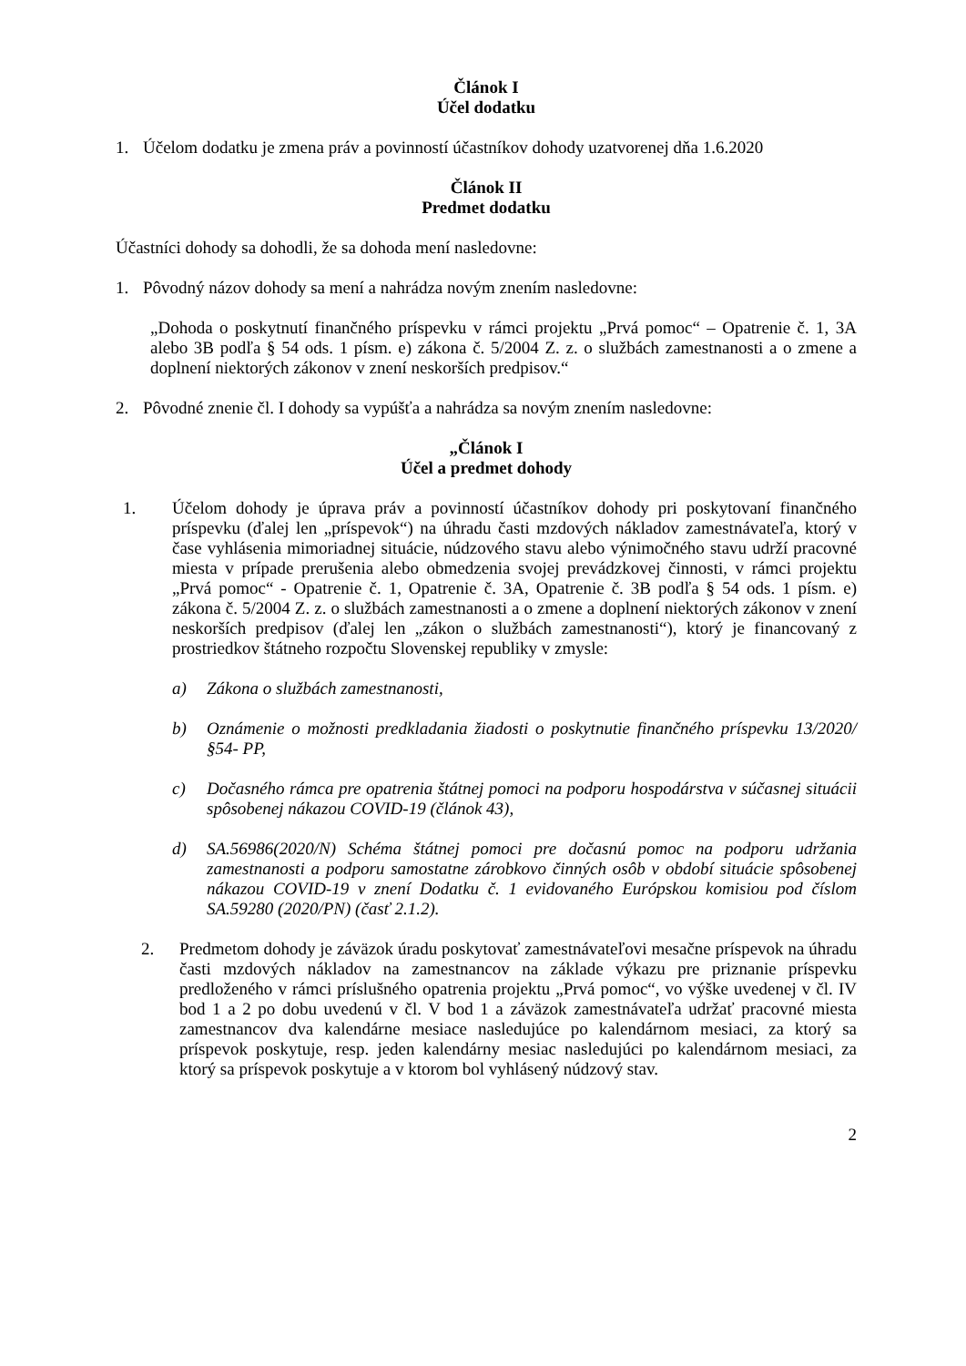Článok I
Účel dodatku
1. Účelom dodatku je zmena práv a povinností účastníkov dohody uzatvorenej dňa 1.6.2020
Článok II
Predmet dodatku
Účastníci dohody sa dohodli, že sa dohoda mení nasledovne:
1. Pôvodný názov dohody sa mení a nahrádza novým znením nasledovne:
„Dohoda o poskytnutí finančného príspevku v rámci projektu „Prvá pomoc“ – Opatrenie č. 1, 3A alebo 3B podľa § 54 ods. 1 písm. e) zákona č. 5/2004 Z. z. o službách zamestnanosti a o zmene a doplnení niektorých zákonov v znení neskorších predpisov.“
2. Pôvodné znenie čl. I dohody sa vypúšťa a nahrádza sa novým znením nasledovne:
„Článok I
Účel a predmet dohody
1. Účelom dohody je úprava práv a povinností účastníkov dohody pri poskytovaní finančného príspevku (ďalej len „príspevok“) na úhradu časti mzdových nákladov zamestnávateľa, ktorý v čase vyhlásenia mimoriadnej situácie, núdzového stavu alebo výnimočného stavu udrží pracovné miesta v prípade prerušenia alebo obmedzenia svojej prevádzkovej činnosti, v rámci projektu „Prvá pomoc“ - Opatrenie č. 1, Opatrenie č. 3A, Opatrenie č. 3B podľa § 54 ods. 1 písm. e) zákona č. 5/2004 Z. z. o službách zamestnanosti a o zmene a doplnení niektorých zákonov v znení neskorších predpisov (ďalej len „zákon o službách zamestnanosti“), ktorý je financovaný z prostriedkov štátneho rozpočtu Slovenskej republiky v zmysle:
a) Zákona o službách zamestnanosti,
b) Oznámenie o možnosti predkladania žiadosti o poskytnutie finančného príspevku 13/2020/§54- PP,
c) Dočasného rámca pre opatrenia štátnej pomoci na podporu hospodárstva v súčasnej situácii spôsobenej nákazou COVID-19 (článok 43),
d) SA.56986(2020/N) Schéma štátnej pomoci pre dočasnú pomoc na podporu udržania zamestnanosti a podporu samostatne zárobkovo činných osôb v období situácie spôsobenej nákazou COVID-19 v znení Dodatku č. 1 evidovaného Európskou komisiou pod číslom SA.59280 (2020/PN) (časť 2.1.2).
2. Predmetom dohody je záväzok úradu poskytovať zamestnávateľovi mesačne príspevok na úhradu časti mzdových nákladov na zamestnancov na základe výkazu pre priznanie príspevku predloženého v rámci príslušného opatrenia projektu „Prvá pomoc“, vo výške uvedenej v čl. IV bod 1 a 2 po dobu uvedenú v čl. V bod 1 a záväzok zamestnávateľa udržať pracovné miesta zamestnancov dva kalendárne mesiace nasledujúce po kalendárnom mesiaci, za ktorý sa príspevok poskytuje, resp. jeden kalendárny mesiac nasledujúci po kalendárnom mesiaci, za ktorý sa príspevok poskytuje a v ktorom bol vyhlásený núdzový stav.
2